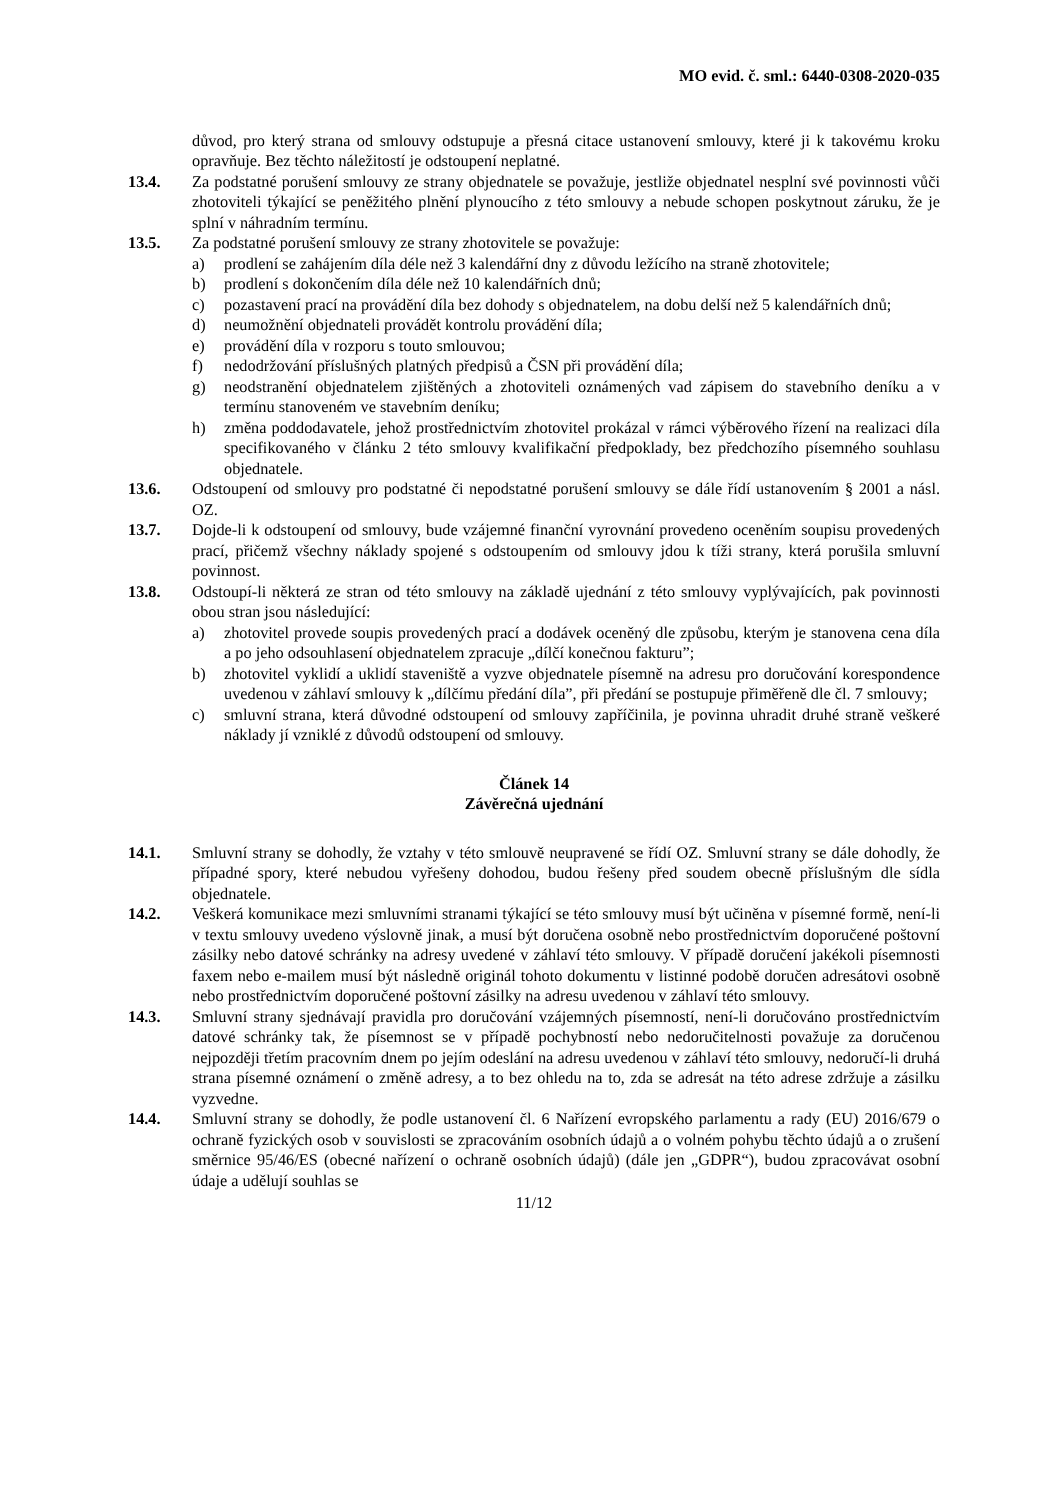MO evid. č. sml.: 6440-0308-2020-035
důvod, pro který strana od smlouvy odstupuje a přesná citace ustanovení smlouvy, které ji k takovému kroku opravňuje. Bez těchto náležitostí je odstoupení neplatné.
13.4. Za podstatné porušení smlouvy ze strany objednatele se považuje, jestliže objednatel nesplní své povinnosti vůči zhotoviteli týkající se peněžitého plnění plynoucího z této smlouvy a nebude schopen poskytnout záruku, že je splní v náhradním termínu.
13.5. Za podstatné porušení smlouvy ze strany zhotovitele se považuje:
a) prodlení se zahájením díla déle než 3 kalendářní dny z důvodu ležícího na straně zhotovitele;
b) prodlení s dokončením díla déle než 10 kalendářních dnů;
c) pozastavení prací na provádění díla bez dohody s objednatelem, na dobu delší než 5 kalendářních dnů;
d) neumožnění objednateli provádět kontrolu provádění díla;
e) provádění díla v rozporu s touto smlouvou;
f) nedodržování příslušných platných předpisů a ČSN při provádění díla;
g) neodstranění objednatelem zjištěných a zhotoviteli oznámených vad zápisem do stavebního deníku a v termínu stanoveném ve stavebním deníku;
h) změna poddodavatele, jehož prostřednictvím zhotovitel prokázal v rámci výběrového řízení na realizaci díla specifikovaného v článku 2 této smlouvy kvalifikační předpoklady, bez předchozího písemného souhlasu objednatele.
13.6. Odstoupení od smlouvy pro podstatné či nepodstatné porušení smlouvy se dále řídí ustanovením § 2001 a násl. OZ.
13.7. Dojde-li k odstoupení od smlouvy, bude vzájemné finanční vyrovnání provedeno oceněním soupisu provedených prací, přičemž všechny náklady spojené s odstoupením od smlouvy jdou k tíži strany, která porušila smluvní povinnost.
13.8. Odstoupí-li některá ze stran od této smlouvy na základě ujednání z této smlouvy vyplývajících, pak povinnosti obou stran jsou následující:
a) zhotovitel provede soupis provedených prací a dodávek oceněný dle způsobu, kterým je stanovena cena díla a po jeho odsouhlasení objednatelem zpracuje „dílčí konečnou fakturu”;
b) zhotovitel vyklidí a uklidí staveniště a vyzve objednatele písemně na adresu pro doručování korespondence uvedenou v záhlaví smlouvy k „dílčímu předání díla”, při předání se postupuje přiměřeně dle čl. 7 smlouvy;
c) smluvní strana, která důvodné odstoupení od smlouvy zapříčinila, je povinna uhradit druhé straně veškeré náklady jí vzniklé z důvodů odstoupení od smlouvy.
Článek 14
Závěrečná ujednání
14.1. Smluvní strany se dohodly, že vztahy v této smlouvě neupravené se řídí OZ. Smluvní strany se dále dohodly, že případné spory, které nebudou vyřešeny dohodou, budou řešeny před soudem obecně příslušným dle sídla objednatele.
14.2. Veškerá komunikace mezi smluvními stranami týkající se této smlouvy musí být učiněna v písemné formě, není-li v textu smlouvy uvedeno výslovně jinak, a musí být doručena osobně nebo prostřednictvím doporučené poštovní zásilky nebo datové schránky na adresy uvedené v záhlaví této smlouvy. V případě doručení jakékoli písemnosti faxem nebo e-mailem musí být následně originál tohoto dokumentu v listinné podobě doručen adresátovi osobně nebo prostřednictvím doporučené poštovní zásilky na adresu uvedenou v záhlaví této smlouvy.
14.3. Smluvní strany sjednávají pravidla pro doručování vzájemných písemností, není-li doručováno prostřednictvím datové schránky tak, že písemnost se v případě pochybností nebo nedoručitelnosti považuje za doručenou nejpozději třetím pracovním dnem po jejím odeslání na adresu uvedenou v záhlaví této smlouvy, nedoručí-li druhá strana písemné oznámení o změně adresy, a to bez ohledu na to, zda se adresát na této adrese zdržuje a zásilku vyzvedne.
14.4. Smluvní strany se dohodly, že podle ustanovení čl. 6 Nařízení evropského parlamentu a rady (EU) 2016/679 o ochraně fyzických osob v souvislosti se zpracováním osobních údajů a o volném pohybu těchto údajů a o zrušení směrnice 95/46/ES (obecné nařízení o ochraně osobních údajů) (dále jen „GDPR“), budou zpracovávat osobní údaje a udělují souhlas se
11/12